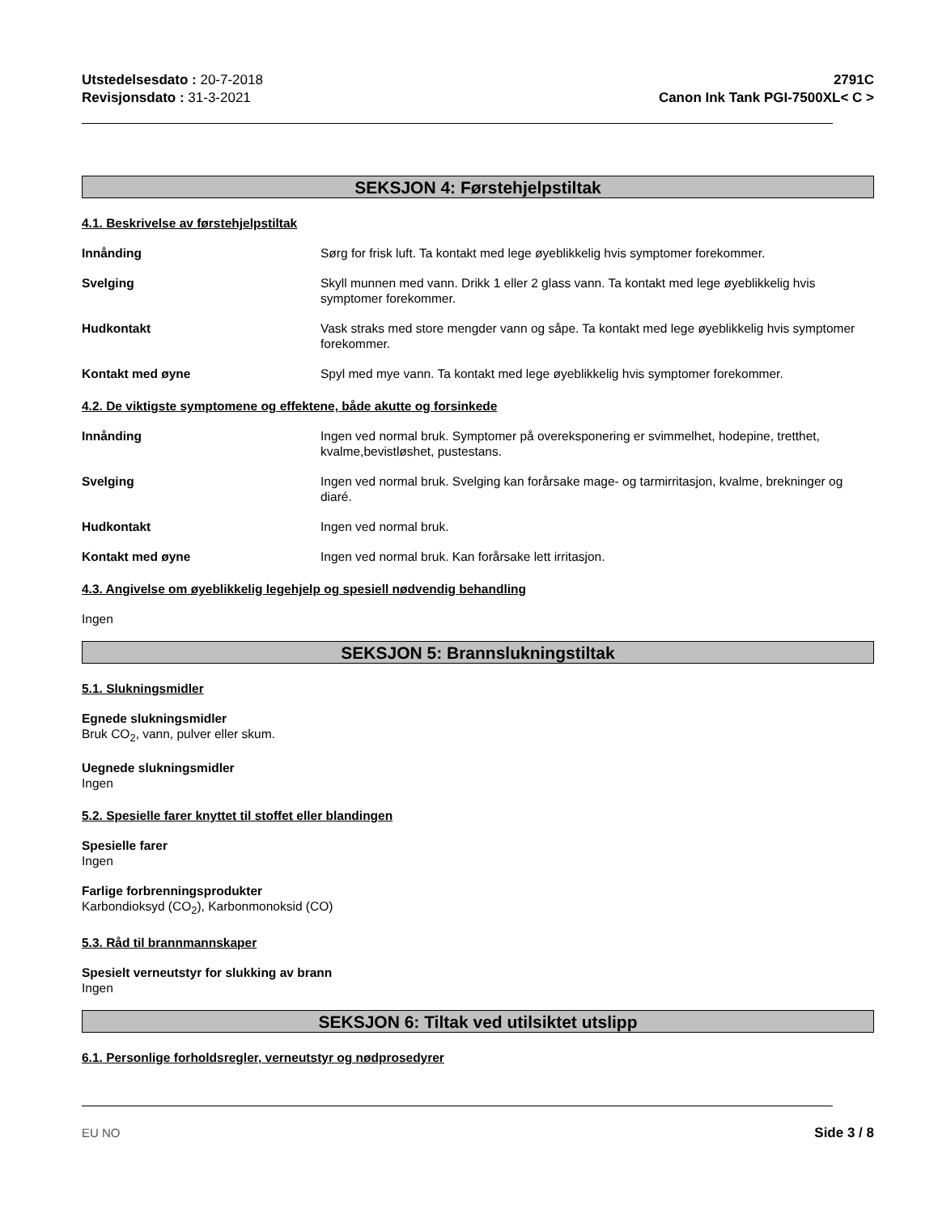Utstedelsesdato : 20-7-2018
Revisjonsdato : 31-3-2021
2791C
Canon Ink Tank PGI-7500XL< C >
SEKSJON 4: Førstehjelpstiltak
4.1. Beskrivelse av førstehjelpstiltak
Innånding Sørg for frisk luft. Ta kontakt med lege øyeblikkelig hvis symptomer forekommer.
Svelging Skyll munnen med vann. Drikk 1 eller 2 glass vann. Ta kontakt med lege øyeblikkelig hvis symptomer forekommer.
Hudkontakt Vask straks med store mengder vann og såpe. Ta kontakt med lege øyeblikkelig hvis symptomer forekommer.
Kontakt med øyne Spyl med mye vann. Ta kontakt med lege øyeblikkelig hvis symptomer forekommer.
4.2. De viktigste symptomene og effektene, både akutte og forsinkede
Innånding Ingen ved normal bruk. Symptomer på overeksponering er svimmelhet, hodepine, tretthet, kvalme,bevistløshet, pustestans.
Svelging Ingen ved normal bruk. Svelging kan forårsake mage- og tarmirritasjon, kvalme, brekninger og diaré.
Hudkontakt Ingen ved normal bruk.
Kontakt med øyne Ingen ved normal bruk. Kan forårsake lett irritasjon.
4.3. Angivelse om øyeblikkelig legehjelp og spesiell nødvendig behandling
Ingen
SEKSJON 5: Brannslukningstiltak
5.1. Slukningsmidler
Egnede slukningsmidler
Bruk CO<sub>2</sub>, vann, pulver eller skum.
Uegnede slukningsmidler
Ingen
5.2. Spesielle farer knyttet til stoffet eller blandingen
Spesielle farer
Ingen
Farlige forbrenningsprodukter
Karbondioksyd (CO<sub>2</sub>), Karbonmonoksid (CO)
5.3. Råd til brannmannskaper
Spesielt verneutstyr for slukking av brann
Ingen
SEKSJON 6: Tiltak ved utilsiktet utslipp
6.1. Personlige forholdsregler, verneutstyr og nødprosedyrer
EU NO Side 3 / 8